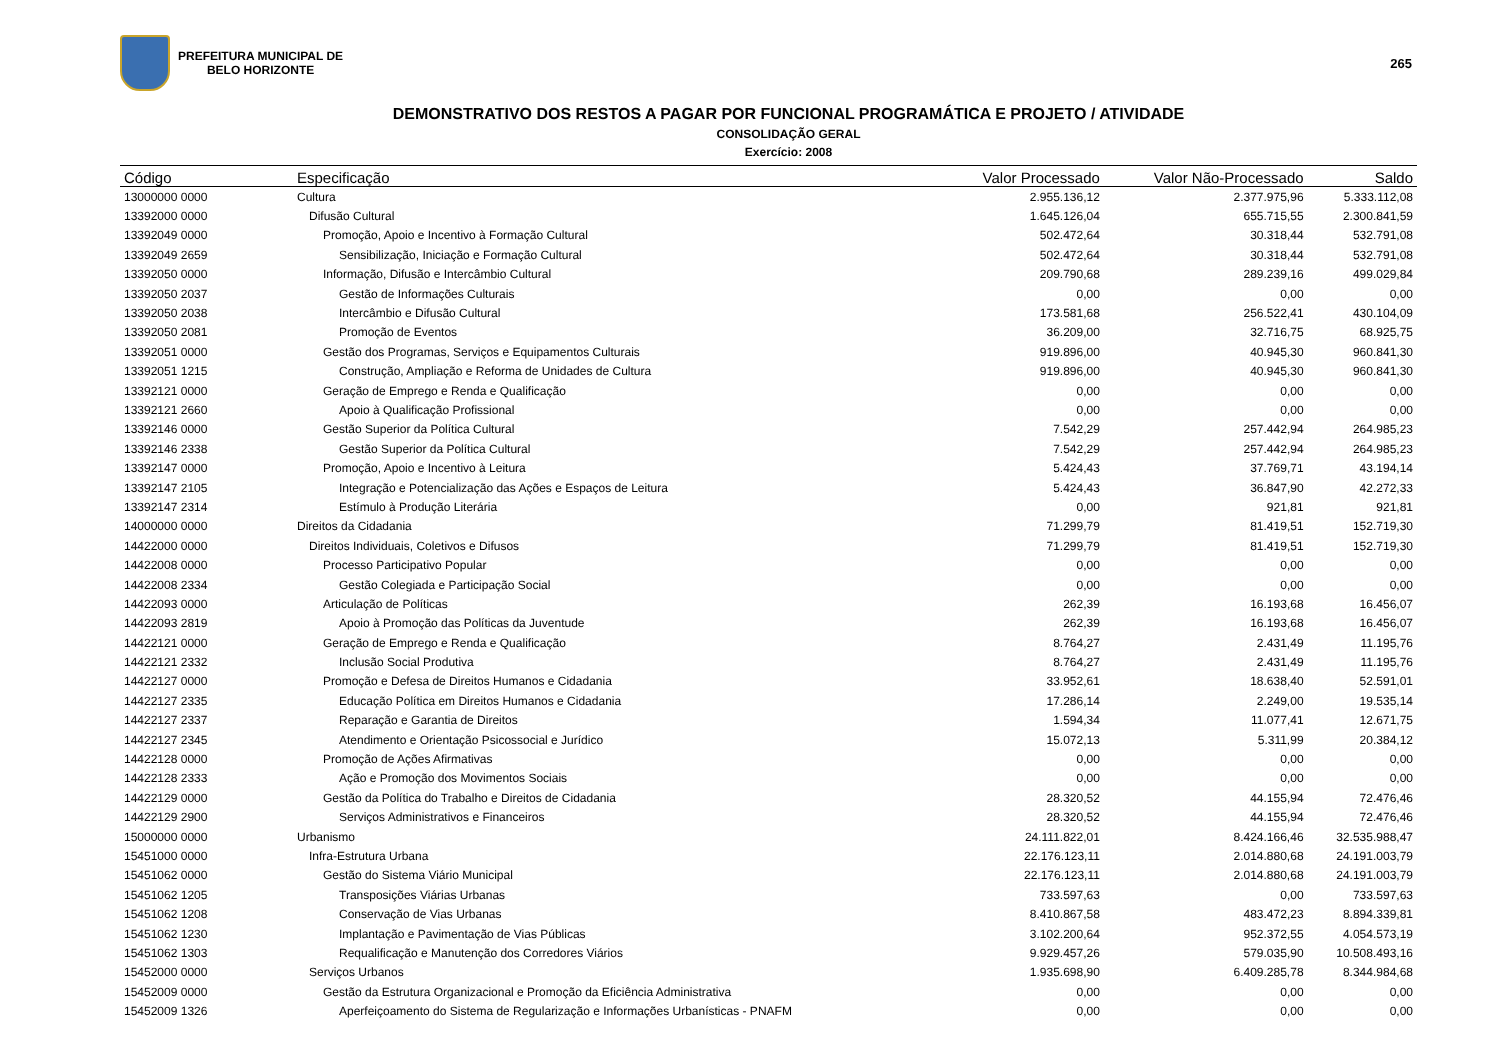PREFEITURA MUNICIPAL DE
BELO HORIZONTE
265
DEMONSTRATIVO DOS RESTOS A PAGAR POR FUNCIONAL PROGRAMÁTICA E PROJETO / ATIVIDADE
CONSOLIDAÇÃO GERAL
Exercício: 2008
| Código | Especificação | Valor Processado | Valor Não-Processado | Saldo |
| --- | --- | --- | --- | --- |
| 13000000 0000 | Cultura | 2.955.136,12 | 2.377.975,96 | 5.333.112,08 |
| 13392000 0000 | Difusão Cultural | 1.645.126,04 | 655.715,55 | 2.300.841,59 |
| 13392049 0000 | Promoção, Apoio e Incentivo à Formação Cultural | 502.472,64 | 30.318,44 | 532.791,08 |
| 13392049 2659 | Sensibilização, Iniciação e Formação Cultural | 502.472,64 | 30.318,44 | 532.791,08 |
| 13392050 0000 | Informação, Difusão e Intercâmbio Cultural | 209.790,68 | 289.239,16 | 499.029,84 |
| 13392050 2037 | Gestão de Informações Culturais | 0,00 | 0,00 | 0,00 |
| 13392050 2038 | Intercâmbio e Difusão Cultural | 173.581,68 | 256.522,41 | 430.104,09 |
| 13392050 2081 | Promoção de Eventos | 36.209,00 | 32.716,75 | 68.925,75 |
| 13392051 0000 | Gestão dos Programas, Serviços e Equipamentos Culturais | 919.896,00 | 40.945,30 | 960.841,30 |
| 13392051 1215 | Construção, Ampliação e Reforma de Unidades de Cultura | 919.896,00 | 40.945,30 | 960.841,30 |
| 13392121 0000 | Geração de Emprego e Renda e Qualificação | 0,00 | 0,00 | 0,00 |
| 13392121 2660 | Apoio à Qualificação Profissional | 0,00 | 0,00 | 0,00 |
| 13392146 0000 | Gestão Superior da Política Cultural | 7.542,29 | 257.442,94 | 264.985,23 |
| 13392146 2338 | Gestão Superior da Política Cultural | 7.542,29 | 257.442,94 | 264.985,23 |
| 13392147 0000 | Promoção, Apoio e Incentivo à Leitura | 5.424,43 | 37.769,71 | 43.194,14 |
| 13392147 2105 | Integração e Potencialização das Ações e Espaços de Leitura | 5.424,43 | 36.847,90 | 42.272,33 |
| 13392147 2314 | Estímulo à Produção Literária | 0,00 | 921,81 | 921,81 |
| 14000000 0000 | Direitos da Cidadania | 71.299,79 | 81.419,51 | 152.719,30 |
| 14422000 0000 | Direitos Individuais, Coletivos e Difusos | 71.299,79 | 81.419,51 | 152.719,30 |
| 14422008 0000 | Processo Participativo Popular | 0,00 | 0,00 | 0,00 |
| 14422008 2334 | Gestão Colegiada e Participação Social | 0,00 | 0,00 | 0,00 |
| 14422093 0000 | Articulação de Políticas | 262,39 | 16.193,68 | 16.456,07 |
| 14422093 2819 | Apoio à Promoção das Políticas da Juventude | 262,39 | 16.193,68 | 16.456,07 |
| 14422121 0000 | Geração de Emprego e Renda e Qualificação | 8.764,27 | 2.431,49 | 11.195,76 |
| 14422121 2332 | Inclusão Social Produtiva | 8.764,27 | 2.431,49 | 11.195,76 |
| 14422127 0000 | Promoção e Defesa de Direitos Humanos e Cidadania | 33.952,61 | 18.638,40 | 52.591,01 |
| 14422127 2335 | Educação Política em Direitos Humanos e Cidadania | 17.286,14 | 2.249,00 | 19.535,14 |
| 14422127 2337 | Reparação e Garantia de Direitos | 1.594,34 | 11.077,41 | 12.671,75 |
| 14422127 2345 | Atendimento e Orientação Psicossocial e Jurídico | 15.072,13 | 5.311,99 | 20.384,12 |
| 14422128 0000 | Promoção de Ações Afirmativas | 0,00 | 0,00 | 0,00 |
| 14422128 2333 | Ação e Promoção dos Movimentos Sociais | 0,00 | 0,00 | 0,00 |
| 14422129 0000 | Gestão da Política do Trabalho e Direitos de Cidadania | 28.320,52 | 44.155,94 | 72.476,46 |
| 14422129 2900 | Serviços Administrativos e Financeiros | 28.320,52 | 44.155,94 | 72.476,46 |
| 15000000 0000 | Urbanismo | 24.111.822,01 | 8.424.166,46 | 32.535.988,47 |
| 15451000 0000 | Infra-Estrutura Urbana | 22.176.123,11 | 2.014.880,68 | 24.191.003,79 |
| 15451062 0000 | Gestão do Sistema Viário Municipal | 22.176.123,11 | 2.014.880,68 | 24.191.003,79 |
| 15451062 1205 | Transposições Viárias Urbanas | 733.597,63 | 0,00 | 733.597,63 |
| 15451062 1208 | Conservação de Vias Urbanas | 8.410.867,58 | 483.472,23 | 8.894.339,81 |
| 15451062 1230 | Implantação e Pavimentação de Vias Públicas | 3.102.200,64 | 952.372,55 | 4.054.573,19 |
| 15451062 1303 | Requalificação e Manutenção dos Corredores Viários | 9.929.457,26 | 579.035,90 | 10.508.493,16 |
| 15452000 0000 | Serviços Urbanos | 1.935.698,90 | 6.409.285,78 | 8.344.984,68 |
| 15452009 0000 | Gestão da Estrutura Organizacional e Promoção da Eficiência Administrativa | 0,00 | 0,00 | 0,00 |
| 15452009 1326 | Aperfeiçoamento do Sistema de Regularização e Informações Urbanísticas - PNAFM | 0,00 | 0,00 | 0,00 |